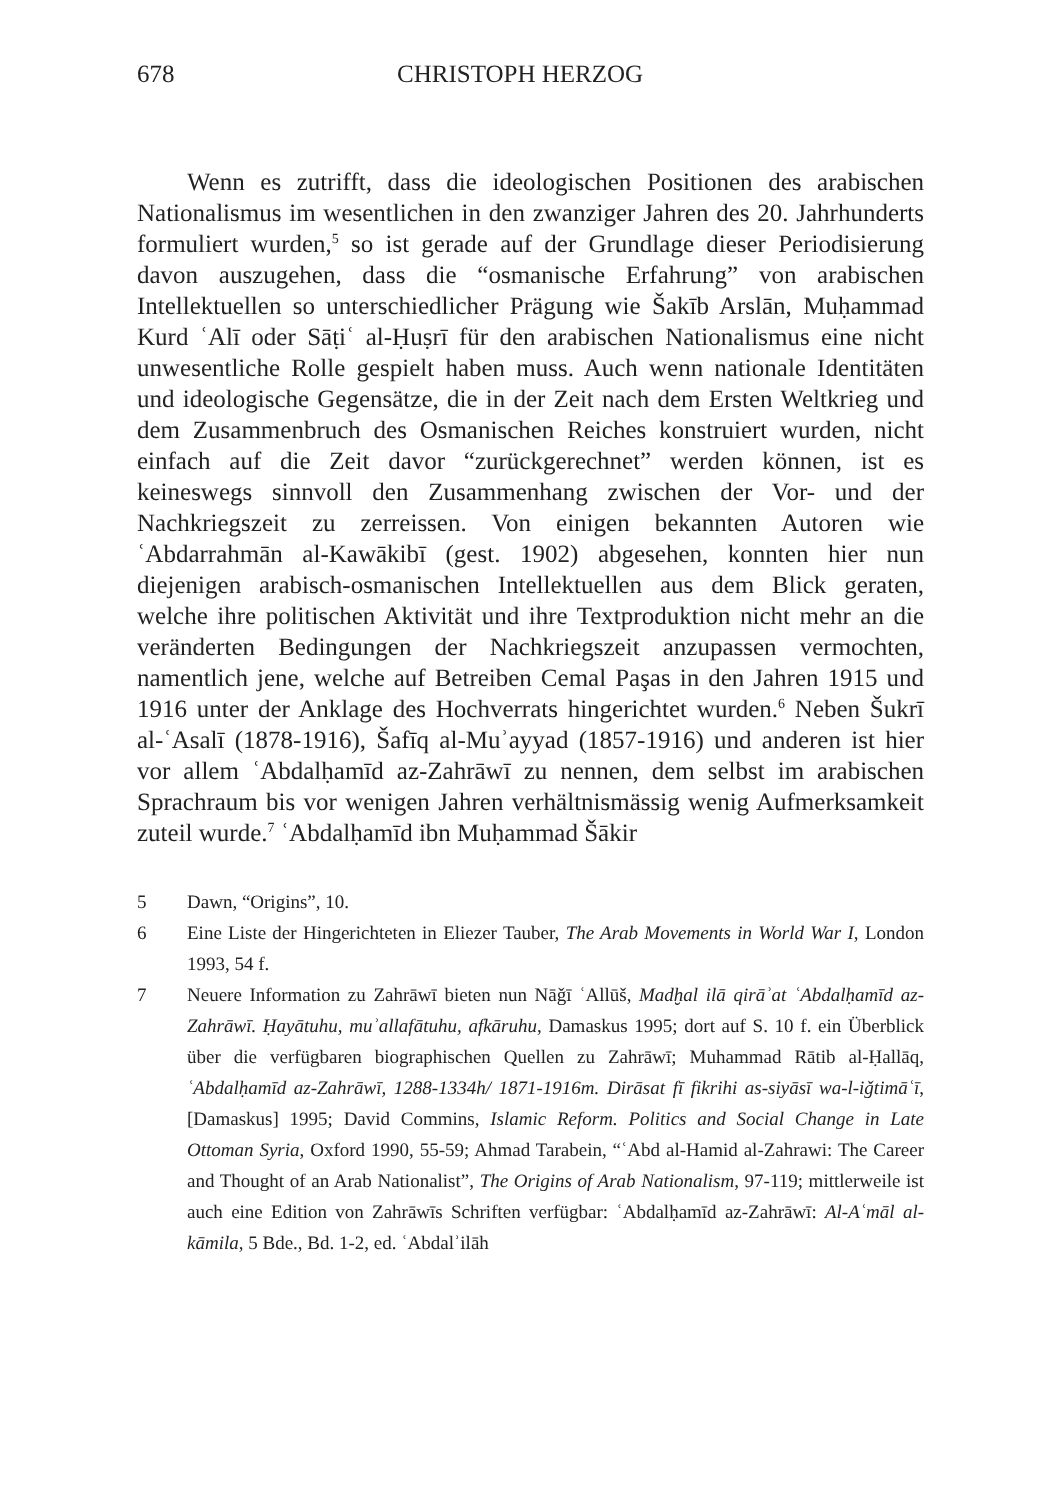678 CHRISTOPH HERZOG
Wenn es zutrifft, dass die ideologischen Positionen des arabischen Nationalismus im wesentlichen in den zwanziger Jahren des 20. Jahrhunderts formuliert wurden,<sup>5</sup> so ist gerade auf der Grundlage dieser Periodisierung davon auszugehen, dass die “osmanische Erfahrung” von arabischen Intellektuellen so unterschiedlicher Prägung wie Šakīb Arslān, Muḥammad Kurd ʿAlī oder Sāṭiʿ al-Ḥuṣrī für den arabischen Nationalismus eine nicht unwesentliche Rolle gespielt haben muss. Auch wenn nationale Identitäten und ideologische Gegensätze, die in der Zeit nach dem Ersten Weltkrieg und dem Zusammenbruch des Osmanischen Reiches konstruiert wurden, nicht einfach auf die Zeit davor “zurückgerechnet” werden können, ist es keineswegs sinnvoll den Zusammenhang zwischen der Vor- und der Nachkriegszeit zu zerreissen. Von einigen bekannten Autoren wie ʿAbdarrahmān al-Kawākibī (gest. 1902) abgesehen, konnten hier nun diejenigen arabisch-osmanischen Intellektuellen aus dem Blick geraten, welche ihre politischen Aktivität und ihre Textproduktion nicht mehr an die veränderten Bedingungen der Nachkriegszeit anzupassen vermochten, namentlich jene, welche auf Betreiben Cemal Paşas in den Jahren 1915 und 1916 unter der Anklage des Hochverrats hingerichtet wurden.<sup>6</sup> Neben Šukrī al-ʿAsalī (1878-1916), Šafīq al-Muʾayyad (1857-1916) und anderen ist hier vor allem ʿAbdalḥamīd az-Zahrāwī zu nennen, dem selbst im arabischen Sprachraum bis vor wenigen Jahren verhältnismässig wenig Aufmerksamkeit zuteil wurde.<sup>7</sup> ʿAbdalḥamīd ibn Muḥammad Šākir
5 Dawn, “Origins”, 10.
6 Eine Liste der Hingerichteten in Eliezer Tauber, The Arab Movements in World War I, London 1993, 54 f.
7 Neuere Information zu Zahrāwī bieten nun Nāǧī ʿAllūš, Madḫal ilā qirāʾat ʿAbdalḥamīd az-Zahrāwī. Ḥayātuhu, muʾallafātuhu, afkāruhu, Damaskus 1995; dort auf S. 10 f. ein Überblick über die verfügbaren biographischen Quellen zu Zahrāwī; Muhammad Rātib al-Ḥallāq, ʿAbdalḥamīd az-Zahrāwī, 1288-1334h/ 1871-1916m. Dirāsat fī fikrihi as-siyāsī wa-l-iǧtimāʿī, [Damaskus] 1995; David Commins, Islamic Reform. Politics and Social Change in Late Ottoman Syria, Oxford 1990, 55-59; Ahmad Tarabein, “ʿAbd al-Hamid al-Zahrawi: The Career and Thought of an Arab Nationalist”, The Origins of Arab Nationalism, 97-119; mittlerweile ist auch eine Edition von Zahrāwīs Schriften verfügbar: ʿAbdalḥamīd az-Zahrāwī: Al-Aʿmāl al-kāmila, 5 Bde., Bd. 1-2, ed. ʿAbdalʾilāh